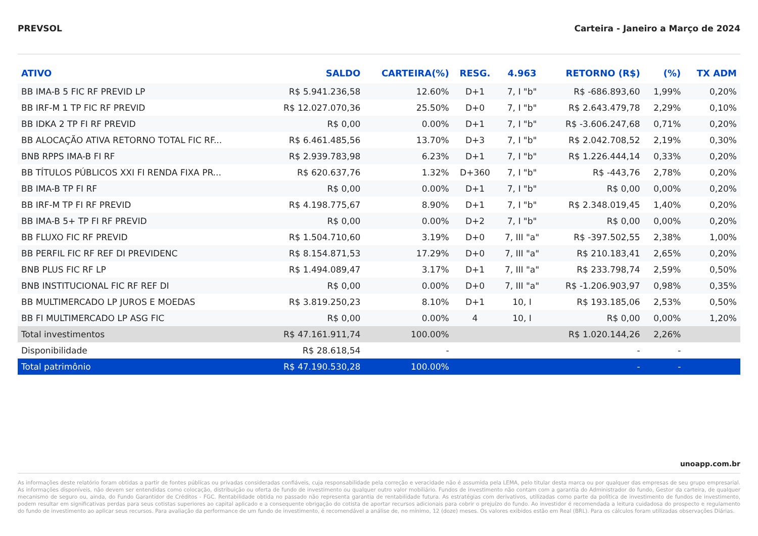PREVSOL Carteira - Janeiro a Março de 2024
| ATIVO | SALDO | CARTEIRA(%) | RESG. | 4.963 | RETORNO (R$) | (%) | TX ADM |
| --- | --- | --- | --- | --- | --- | --- | --- |
| BB IMA-B 5 FIC RF PREVID LP | R$ 5.941.236,58 | 12.60% | D+1 | 7, I "b" | R$ -686.893,60 | 1,99% | 0,20% |
| BB IRF-M 1 TP FIC RF PREVID | R$ 12.027.070,36 | 25.50% | D+0 | 7, I "b" | R$ 2.643.479,78 | 2,29% | 0,10% |
| BB IDKA 2 TP FI RF PREVID | R$ 0,00 | 0.00% | D+1 | 7, I "b" | R$ -3.606.247,68 | 0,71% | 0,20% |
| BB ALOCAÇÃO ATIVA RETORNO TOTAL FIC RF... | R$ 6.461.485,56 | 13.70% | D+3 | 7, I "b" | R$ 2.042.708,52 | 2,19% | 0,30% |
| BNB RPPS IMA-B FI RF | R$ 2.939.783,98 | 6.23% | D+1 | 7, I "b" | R$ 1.226.444,14 | 0,33% | 0,20% |
| BB TÍTULOS PÚBLICOS XXI FI RENDA FIXA PR... | R$ 620.637,76 | 1.32% | D+360 | 7, I "b" | R$ -443,76 | 2,78% | 0,20% |
| BB IMA-B TP FI RF | R$ 0,00 | 0.00% | D+1 | 7, I "b" | R$ 0,00 | 0,00% | 0,20% |
| BB IRF-M TP FI RF PREVID | R$ 4.198.775,67 | 8.90% | D+1 | 7, I "b" | R$ 2.348.019,45 | 1,40% | 0,20% |
| BB IMA-B 5+ TP FI RF PREVID | R$ 0,00 | 0.00% | D+2 | 7, I "b" | R$ 0,00 | 0,00% | 0,20% |
| BB FLUXO FIC RF PREVID | R$ 1.504.710,60 | 3.19% | D+0 | 7, III "a" | R$ -397.502,55 | 2,38% | 1,00% |
| BB PERFIL FIC RF REF DI PREVIDENC | R$ 8.154.871,53 | 17.29% | D+0 | 7, III "a" | R$ 210.183,41 | 2,65% | 0,20% |
| BNB PLUS FIC RF LP | R$ 1.494.089,47 | 3.17% | D+1 | 7, III "a" | R$ 233.798,74 | 2,59% | 0,50% |
| BNB INSTITUCIONAL FIC RF REF DI | R$ 0,00 | 0.00% | D+0 | 7, III "a" | R$ -1.206.903,97 | 0,98% | 0,35% |
| BB MULTIMERCADO LP JUROS E MOEDAS | R$ 3.819.250,23 | 8.10% | D+1 | 10, I | R$ 193.185,06 | 2,53% | 0,50% |
| BB FI MULTIMERCADO LP ASG FIC | R$ 0,00 | 0.00% | 4 | 10, I | R$ 0,00 | 0,00% | 1,20% |
| Total investimentos | R$ 47.161.911,74 | 100.00% | | | R$ 1.020.144,26 | 2,26% | |
| Disponibilidade | R$ 28.618,54 | - | | | - | - | |
| Total patrimônio | R$ 47.190.530,28 | 100.00% | | | - | - | |
unoapp.com.br
As informações deste relatório foram obtidas a partir de fontes públicas ou privadas consideradas confiáveis, cuja responsabilidade pela correção e veracidade não é assumida pela LEMA, pelo titular desta marca ou por qualquer das empresas de seu grupo empresarial. As informações disponíveis, não devem ser entendidas como colocação, distribuição ou oferta de fundo de investimento ou qualquer outro valor mobiliário. Fundos de investimento não contam com a garantia do Administrador do fundo, Gestor da carteira, de qualquer mecanismo de seguro ou, ainda, do Fundo Garantidor de Créditos - FGC. Rentabilidade obtida no passado não representa garantia de rentabilidade futura. As estratégias com derivativos, utilizadas como parte da política de investimento de fundos de investimento, podem resultar em significativas perdas para seus cotistas superiores ao capital aplicado e a consequente obrigação do cotista de aportar recursos adicionais para cobrir o prejuízo do fundo. Ao investidor é recomendada a leitura cuidadosa do prospecto e regulamento do fundo de investimento ao aplicar seus recursos. Para avaliação da performance de um fundo de investimento, é recomendável a análise de, no mínimo, 12 (doze) meses. Os valores exibidos estão em Real (BRL). Para os cálculos foram utilizadas observações Diárias.